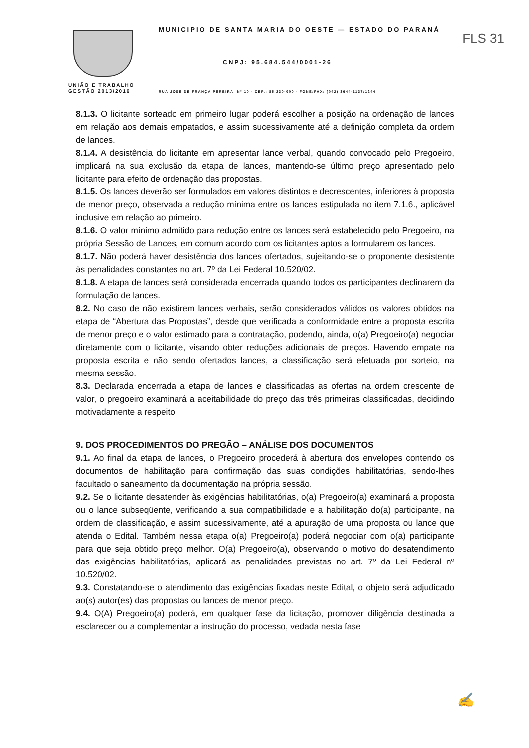MUNICIPIO DE SANTA MARIA DO OESTE — ESTADO DO PARANÁ
FLS 31
CNPJ: 95.684.544/0001-26
UNIÃO E TRABALHO
GESTÃO 2013/2016
RUA JOSE DE FRANÇA PEREIRA, Nº 10 - CEP.: 85.230-000 - FONE/FAX: (042) 3644-1137/1244
8.1.3. O licitante sorteado em primeiro lugar poderá escolher a posição na ordenação de lances em relação aos demais empatados, e assim sucessivamente até a definição completa da ordem de lances.
8.1.4. A desistência do licitante em apresentar lance verbal, quando convocado pelo Pregoeiro, implicará na sua exclusão da etapa de lances, mantendo-se último preço apresentado pelo licitante para efeito de ordenação das propostas.
8.1.5. Os lances deverão ser formulados em valores distintos e decrescentes, inferiores à proposta de menor preço, observada a redução mínima entre os lances estipulada no item 7.1.6., aplicável inclusive em relação ao primeiro.
8.1.6. O valor mínimo admitido para redução entre os lances será estabelecido pelo Pregoeiro, na própria Sessão de Lances, em comum acordo com os licitantes aptos a formularem os lances.
8.1.7. Não poderá haver desistência dos lances ofertados, sujeitando-se o proponente desistente às penalidades constantes no art. 7º da Lei Federal 10.520/02.
8.1.8. A etapa de lances será considerada encerrada quando todos os participantes declinarem da formulação de lances.
8.2. No caso de não existirem lances verbais, serão considerados válidos os valores obtidos na etapa de “Abertura das Propostas”, desde que verificada a conformidade entre a proposta escrita de menor preço e o valor estimado para a contratação, podendo, ainda, o(a) Pregoeiro(a) negociar diretamente com o licitante, visando obter reduções adicionais de preços. Havendo empate na proposta escrita e não sendo ofertados lances, a classificação será efetuada por sorteio, na mesma sessão.
8.3. Declarada encerrada a etapa de lances e classificadas as ofertas na ordem crescente de valor, o pregoeiro examinará a aceitabilidade do preço das três primeiras classificadas, decidindo motivadamente a respeito.
9. DOS PROCEDIMENTOS DO PREGÃO – ANÁLISE DOS DOCUMENTOS
9.1. Ao final da etapa de lances, o Pregoeiro procederá à abertura dos envelopes contendo os documentos de habilitação para confirmação das suas condições habilitatórias, sendo-lhes facultado o saneamento da documentação na própria sessão.
9.2. Se o licitante desatender às exigências habilitatórias, o(a) Pregoeiro(a) examinará a proposta ou o lance subseqüente, verificando a sua compatibilidade e a habilitação do(a) participante, na ordem de classificação, e assim sucessivamente, até a apuração de uma proposta ou lance que atenda o Edital. Também nessa etapa o(a) Pregoeiro(a) poderá negociar com o(a) participante para que seja obtido preço melhor. O(a) Pregoeiro(a), observando o motivo do desatendimento das exigências habilitatórias, aplicará as penalidades previstas no art. 7º da Lei Federal nº 10.520/02.
9.3. Constatando-se o atendimento das exigências fixadas neste Edital, o objeto será adjudicado ao(s) autor(es) das propostas ou lances de menor preço.
9.4. O(A) Pregoeiro(a) poderá, em qualquer fase da licitação, promover diligência destinada a esclarecer ou a complementar a instrução do processo, vedada nesta fase
✍